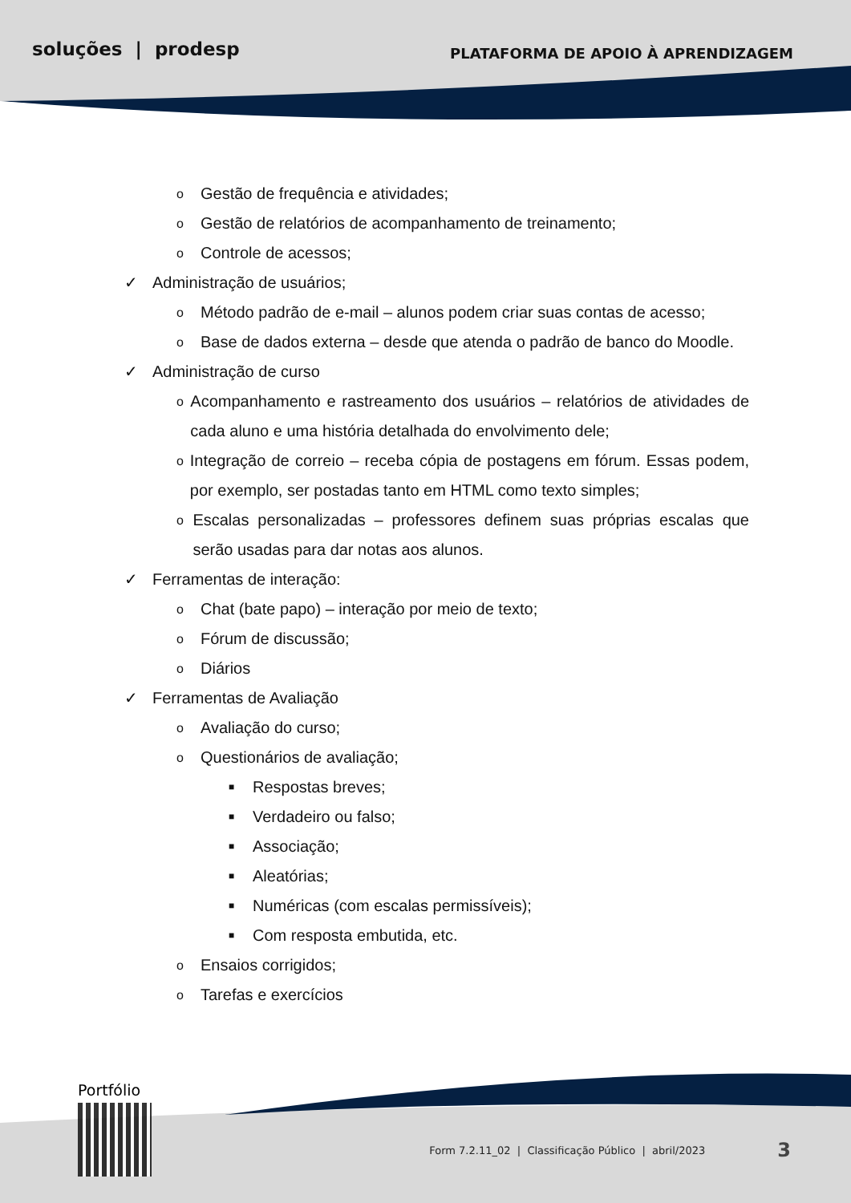soluções | prodesp PLATAFORMA DE APOIO À APRENDIZAGEM
o Gestão de frequência e atividades;
o Gestão de relatórios de acompanhamento de treinamento;
o Controle de acessos;
✓ Administração de usuários;
o Método padrão de e-mail – alunos podem criar suas contas de acesso;
o Base de dados externa – desde que atenda o padrão de banco do Moodle.
✓ Administração de curso
o Acompanhamento e rastreamento dos usuários – relatórios de atividades de cada aluno e uma história detalhada do envolvimento dele;
o Integração de correio – receba cópia de postagens em fórum. Essas podem, por exemplo, ser postadas tanto em HTML como texto simples;
o Escalas personalizadas – professores definem suas próprias escalas que serão usadas para dar notas aos alunos.
✓ Ferramentas de interação:
o Chat (bate papo) – interação por meio de texto;
o Fórum de discussão;
o Diários
✓ Ferramentas de Avaliação
o Avaliação do curso;
o Questionários de avaliação;
■ Respostas breves;
■ Verdadeiro ou falso;
■ Associação;
■ Aleatórias;
■ Numéricas (com escalas permissíveis);
■ Com resposta embutida, etc.
o Ensaios corrigidos;
o Tarefas e exercícios
Portfólio
Form 7.2.11_02 | Classificação Público | abril/2023 3